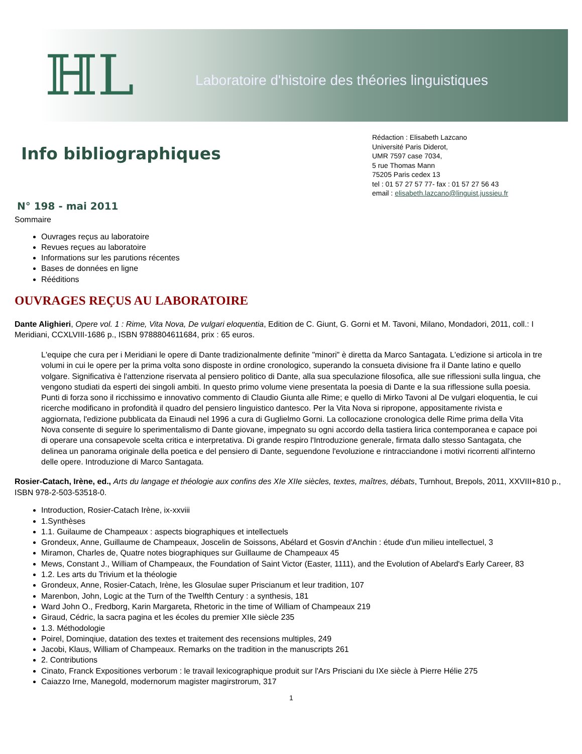ℍL
Laboratoire d'histoire des théories linguistiques
Info bibliographiques
Rédaction : Elisabeth Lazcano
Université Paris Diderot,
UMR 7597 case 7034,
5 rue Thomas Mann
75205 Paris cedex 13
tel : 01 57 27 57 77- fax : 01 57 27 56 43
email : elisabeth.lazcano@linguist.jussieu.fr
N° 198 - mai 2011
Sommaire
Ouvrages reçus au laboratoire
Revues reçues au laboratoire
Informations sur les parutions récentes
Bases de données en ligne
Rééditions
OUVRAGES REÇUS AU LABORATOIRE
Dante Alighieri, Opere vol. 1 : Rime, Vita Nova, De vulgari eloquentia, Edition de C. Giunt, G. Gorni et M. Tavoni, Milano, Mondadori, 2011, coll.: I Meridiani, CCXLVIII-1686 p., ISBN 9788804611684, prix : 65 euros.
L'equipe che cura per i Meridiani le opere di Dante tradizionalmente definite "minori" è diretta da Marco Santagata. L'edizione si articola in tre volumi in cui le opere per la prima volta sono disposte in ordine cronologico, superando la consueta divisione fra il Dante latino e quello volgare. Significativa è l'attenzione riservata al pensiero politico di Dante, alla sua speculazione filosofica, alle sue riflessioni sulla lingua, che vengono studiati da esperti dei singoli ambiti. In questo primo volume viene presentata la poesia di Dante e la sua riflessione sulla poesia. Punti di forza sono il ricchissimo e innovativo commento di Claudio Giunta alle Rime; e quello di Mirko Tavoni al De vulgari eloquentia, le cui ricerche modificano in profondità il quadro del pensiero linguistico dantesco. Per la Vita Nova si ripropone, appositamente rivista e aggiornata, l'edizione pubblicata da Einaudi nel 1996 a cura di Guglielmo Gorni. La collocazione cronologica delle Rime prima della Vita Nova consente di seguire lo sperimentalismo di Dante giovane, impegnato su ogni accordo della tastiera lirica contemporanea e capace poi di operare una consapevole scelta critica e interpretativa. Di grande respiro l'Introduzione generale, firmata dallo stesso Santagata, che delinea un panorama originale della poetica e del pensiero di Dante, seguendone l'evoluzione e rintracciandone i motivi ricorrenti all'interno delle opere. Introduzione di Marco Santagata.
Rosier-Catach, Irène, ed., Arts du langage et théologie aux confins des XIe XIIe siècles, textes, maîtres, débats, Turnhout, Brepols, 2011, XXVIII+810 p., ISBN 978-2-503-53518-0.
Introduction, Rosier-Catach Irène, ix-xxviii
1.Synthèses
1.1. Guilaume de Champeaux : aspects biographiques et intellectuels
Grondeux, Anne, Guillaume de Champeaux, Joscelin de Soissons, Abélard et Gosvin d'Anchin : étude d'un milieu intellectuel, 3
Miramon, Charles de, Quatre notes biographiques sur Guillaume de Champeaux 45
Mews, Constant J., William of Champeaux, the Foundation of Saint Victor (Easter, 1111), and the Evolution of Abelard's Early Career, 83
1.2. Les arts du Trivium et la théologie
Grondeux, Anne, Rosier-Catach, Irène, les Glosulae super Priscianum et leur tradition, 107
Marenbon, John, Logic at the Turn of the Twelfth Century : a synthesis, 181
Ward John O., Fredborg, Karin Margareta, Rhetoric in the time of William of Champeaux 219
Giraud, Cédric, la sacra pagina et les écoles du premier XIIe siècle 235
1.3. Méthodologie
Poirel, Dominqiue, datation des textes et traitement des recensions multiples, 249
Jacobi, Klaus, William of Champeaux. Remarks on the tradition in the manuscripts 261
2. Contributions
Cinato, Franck Expositiones verborum : le travail lexicographique produit sur l'Ars Prisciani du IXe siècle à Pierre Hélie 275
Caiazzo Irne, Manegold, modernorum magister magirstrorum, 317
1